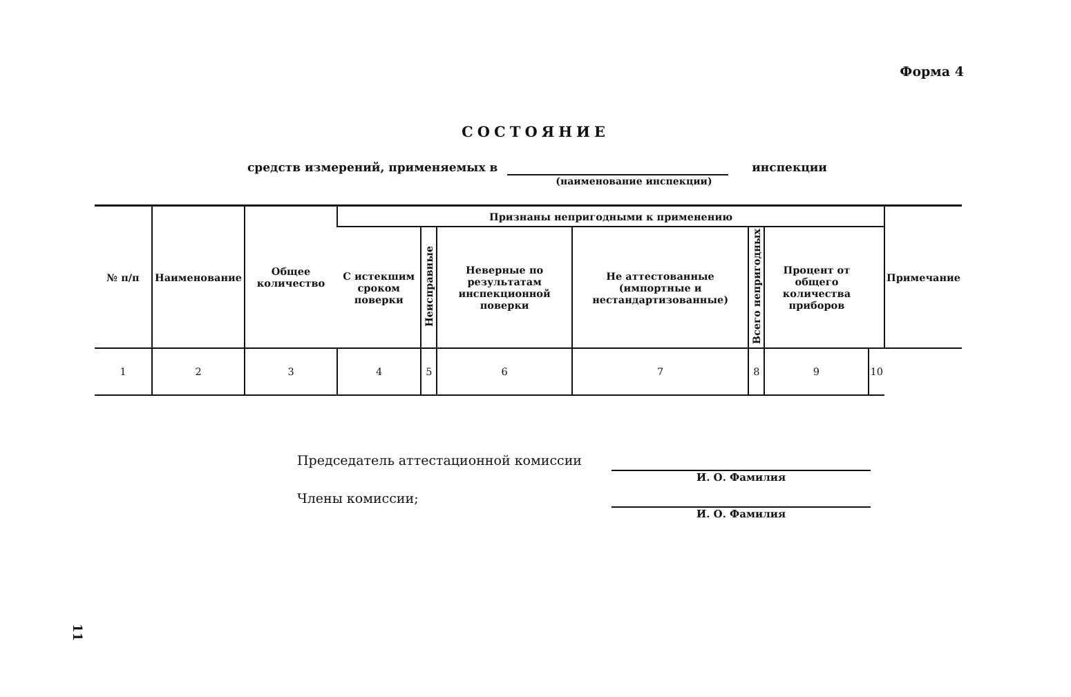Форма 4
СОСТОЯНИЕ
средств измерений, применяемых в (наименование инспекции) инспекции
| № п/п | Наименование | Общее количество | Признаны непригодными к применению | | | | | | | Примечание |
| --- | --- | --- | --- | --- | --- | --- | --- | --- | --- | --- |
| | | | С истекшим сроком поверки | Неисправные | Неверные по результатам инспекционной поверки | Не аттестованные (импортные и нестандартизованные) | Всего непригодных | Процент от общего количества приборов | | |
| 1 | 2 | 3 | 4 | 5 | 6 | 7 | 8 | 9 | 10 | |
Председатель аттестационной комиссии
И. О. Фамилия
Члены комиссии;
И. О. Фамилия
11